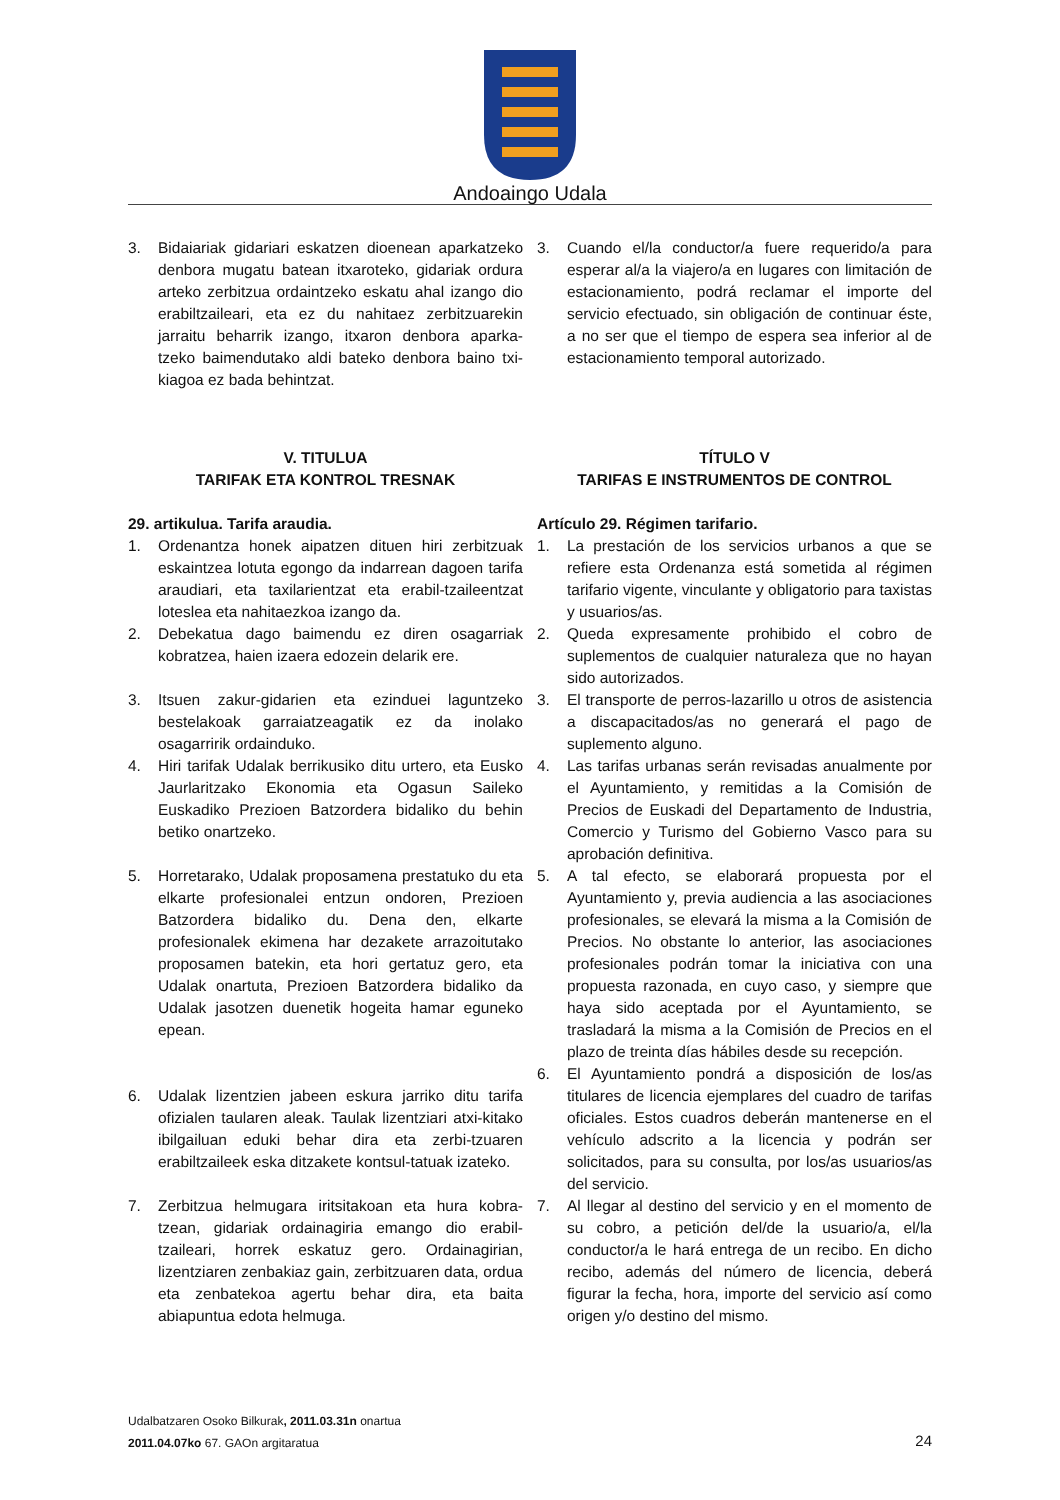Andoaingo Udala
3. Bidaiariak gidariari eskatzen dioenean aparkatzeko denbora mugatu batean itxaroteko, gidariak ordura arteko zerbitzua ordaintzeko eskatu ahal izango dio erabiltzaileari, eta ez du nahitaez zerbitzuarekin jarraitu beharrik izango, itxaron denbora aparka-tzeko baimendutako aldi bateko denbora baino txi-kiagoa ez bada behintzat.
V. TITULUA
TARIFAK ETA KONTROL TRESNAK
29. artikulua. Tarifa araudia.
1. Ordenantza honek aipatzen dituen hiri zerbitzuak eskaintzea lotuta egongo da indarrean dagoen tarifa araudiari, eta taxilarientzat eta erabil-tzaileentzat loteslea eta nahitaezkoa izango da.
2. Debekatua dago baimendu ez diren osagarriak kobratzea, haien izaera edozein delarik ere.
3. Itsuen zakur-gidarien eta ezinduei laguntzeko bestelakoak garraiatzeagatik ez da inolako osagarririk ordainduko.
4. Hiri tarifak Udalak berrikusiko ditu urtero, eta Eusko Jaurlaritzako Ekonomia eta Ogasun Saileko Euskadiko Prezioen Batzordera bidaliko du behin betiko onartzeko.
5. Horretarako, Udalak proposamena prestatuko du eta elkarte profesionalei entzun ondoren, Prezioen Batzordera bidaliko du. Dena den, elkarte profesionalek ekimena har dezakete arrazoitutako proposamen batekin, eta hori gertatuz gero, eta Udalak onartuta, Prezioen Batzordera bidaliko da Udalak jasotzen duenetik hogeita hamar eguneko epean.
6. Udalak lizentzien jabeen eskura jarriko ditu tarifa ofizialen taularen aleak. Taulak lizentziari atxi-kitako ibilgailuan eduki behar dira eta zerbi-tzuaren erabiltzaileek eska ditzakete kontsul-tatuak izateko.
7. Zerbitzua helmugara iritsitakoan eta hura kobra-tzean, gidariak ordainagiria emango dio erabil-tzaileari, horrek eskatuz gero. Ordainagirian, lizentziaren zenbakiaz gain, zerbitzuaren data, ordua eta zenbatekoa agertu behar dira, eta baita abiapuntua edota helmuga.
3. Cuando el/la conductor/a fuere requerido/a para esperar al/a la viajero/a en lugares con limitación de estacionamiento, podrá reclamar el importe del servicio efectuado, sin obligación de continuar éste, a no ser que el tiempo de espera sea inferior al de estacionamiento temporal autorizado.
TÍTULO V
TARIFAS E INSTRUMENTOS DE CONTROL
Artículo 29. Régimen tarifario.
1. La prestación de los servicios urbanos a que se refiere esta Ordenanza está sometida al régimen tarifario vigente, vinculante y obligatorio para taxistas y usuarios/as.
2. Queda expresamente prohibido el cobro de suplementos de cualquier naturaleza que no hayan sido autorizados.
3. El transporte de perros-lazarillo u otros de asistencia a discapacitados/as no generará el pago de suplemento alguno.
4. Las tarifas urbanas serán revisadas anualmente por el Ayuntamiento, y remitidas a la Comisión de Precios de Euskadi del Departamento de Industria, Comercio y Turismo del Gobierno Vasco para su aprobación definitiva.
5. A tal efecto, se elaborará propuesta por el Ayuntamiento y, previa audiencia a las asociaciones profesionales, se elevará la misma a la Comisión de Precios. No obstante lo anterior, las asociaciones profesionales podrán tomar la iniciativa con una propuesta razonada, en cuyo caso, y siempre que haya sido aceptada por el Ayuntamiento, se trasladará la misma a la Comisión de Precios en el plazo de treinta días hábiles desde su recepción.
6. El Ayuntamiento pondrá a disposición de los/as titulares de licencia ejemplares del cuadro de tarifas oficiales. Estos cuadros deberán mantenerse en el vehículo adscrito a la licencia y podrán ser solicitados, para su consulta, por los/as usuarios/as del servicio.
7. Al llegar al destino del servicio y en el momento de su cobro, a petición del/de la usuario/a, el/la conductor/a le hará entrega de un recibo. En dicho recibo, además del número de licencia, deberá figurar la fecha, hora, importe del servicio así como origen y/o destino del mismo.
Udalbatzaren Osoko Bilkurak, 2011.03.31n onartua
2011.04.07ko 67. GAOn argitaratua
24